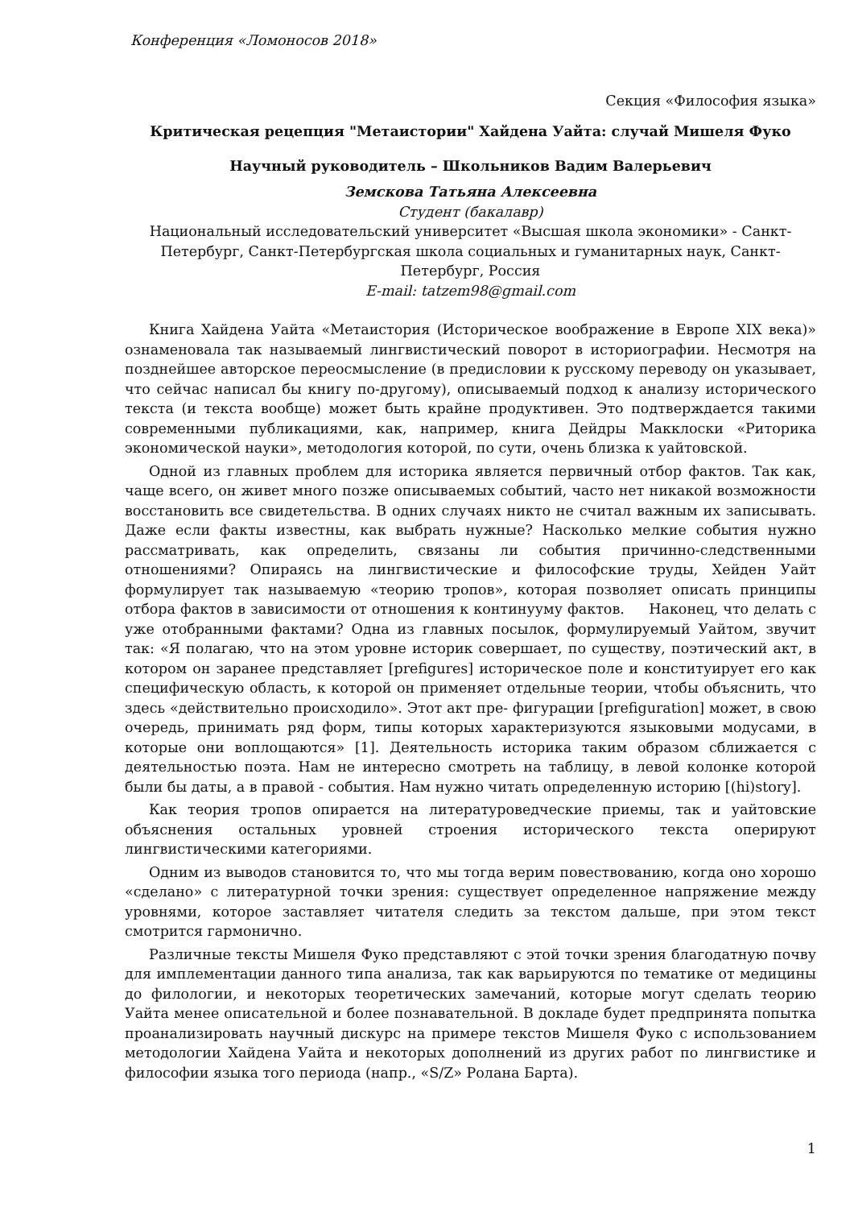Конференция «Ломоносов 2018»
Секция «Философия языка»
Критическая рецепция "Метаистории" Хайдена Уайта: случай Мишеля Фуко
Научный руководитель – Школьников Вадим Валерьевич
Земскова Татьяна Алексеевна
Студент (бакалавр)
Национальный исследовательский университет «Высшая школа экономики» - Санкт-Петербург, Санкт-Петербургская школа социальных и гуманитарных наук, Санкт-Петербург, Россия
E-mail: tatzem98@gmail.com
Книга Хайдена Уайта «Метаистория (Историческое воображение в Европе XIX века)» ознаменовала так называемый лингвистический поворот в историографии. Несмотря на позднейшее авторское переосмысление (в предисловии к русскому переводу он указывает, что сейчас написал бы книгу по-другому), описываемый подход к анализу исторического текста (и текста вообще) может быть крайне продуктивен. Это подтверждается такими современными публикациями, как, например, книга Дейдры Макклоски «Риторика экономической науки», методология которой, по сути, очень близка к уайтовской.
Одной из главных проблем для историка является первичный отбор фактов. Так как, чаще всего, он живет много позже описываемых событий, часто нет никакой возможности восстановить все свидетельства. В одних случаях никто не считал важным их записывать. Даже если факты известны, как выбрать нужные? Насколько мелкие события нужно рассматривать, как определить, связаны ли события причинно-следственными отношениями? Опираясь на лингвистические и философские труды, Хейден Уайт формулирует так называемую «теорию тропов», которая позволяет описать принципы отбора фактов в зависимости от отношения к континууму фактов. Наконец, что делать с уже отобранными фактами? Одна из главных посылок, формулируемый Уайтом, звучит так: «Я полагаю, что на этом уровне историк совершает, по существу, поэтический акт, в котором он заранее представляет [prefigures] историческое поле и конституирует его как специфическую область, к которой он применяет отдельные теории, чтобы объяснить, что здесь «действительно происходило». Этот акт пре- фигурации [prefiguration] может, в свою очередь, принимать ряд форм, типы которых характеризуются языковыми модусами, в которые они воплощаются» [1]. Деятельность историка таким образом сближается с деятельностью поэта. Нам не интересно смотреть на таблицу, в левой колонке которой были бы даты, а в правой - события. Нам нужно читать определенную историю [(hi)story].
Как теория тропов опирается на литературоведческие приемы, так и уайтовские объяснения остальных уровней строения исторического текста оперируют лингвистическими категориями.
Одним из выводов становится то, что мы тогда верим повествованию, когда оно хорошо «сделано» с литературной точки зрения: существует определенное напряжение между уровнями, которое заставляет читателя следить за текстом дальше, при этом текст смотрится гармонично.
Различные тексты Мишеля Фуко представляют с этой точки зрения благодатную почву для имплементации данного типа анализа, так как варьируются по тематике от медицины до филологии, и некоторых теоретических замечаний, которые могут сделать теорию Уайта менее описательной и более познавательной. В докладе будет предпринята попытка проанализировать научный дискурс на примере текстов Мишеля Фуко с использованием методологии Хайдена Уайта и некоторых дополнений из других работ по лингвистике и философии языка того периода (напр., «S/Z» Ролана Барта).
1